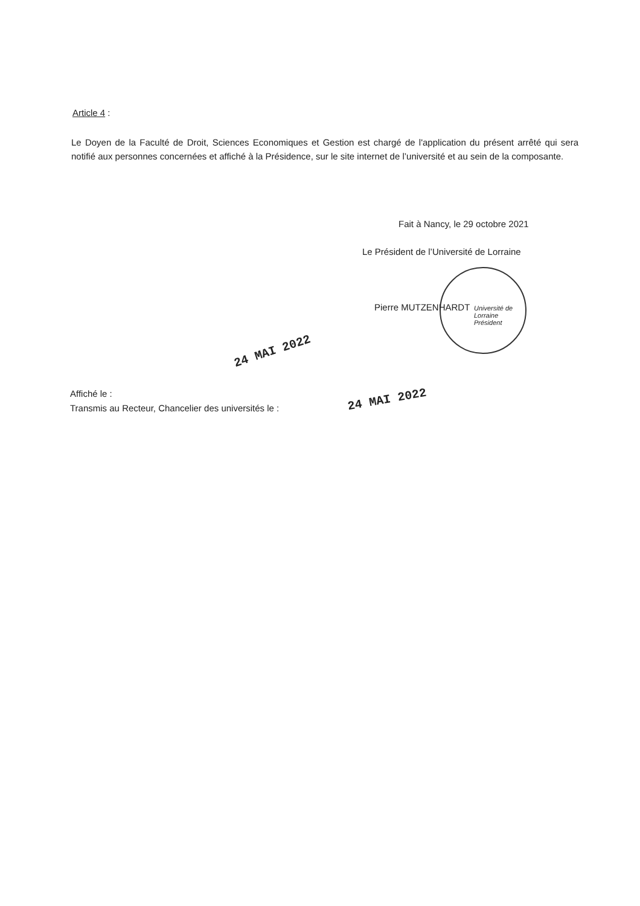Article 4 :
Le Doyen de la Faculté de Droit, Sciences Economiques et Gestion est chargé de l'application du présent arrêté qui sera notifié aux personnes concernées et affiché à la Présidence, sur le site internet de l’université et au sein de la composante.
Fait à Nancy, le 29 octobre 2021
Le Président de l’Université de Lorraine
Université de Lorraine Président
Pierre MUTZENHARDT
24 MAI 2022
Affiché le :
Transmis au Recteur, Chancelier des universités le :
24 MAI 2022